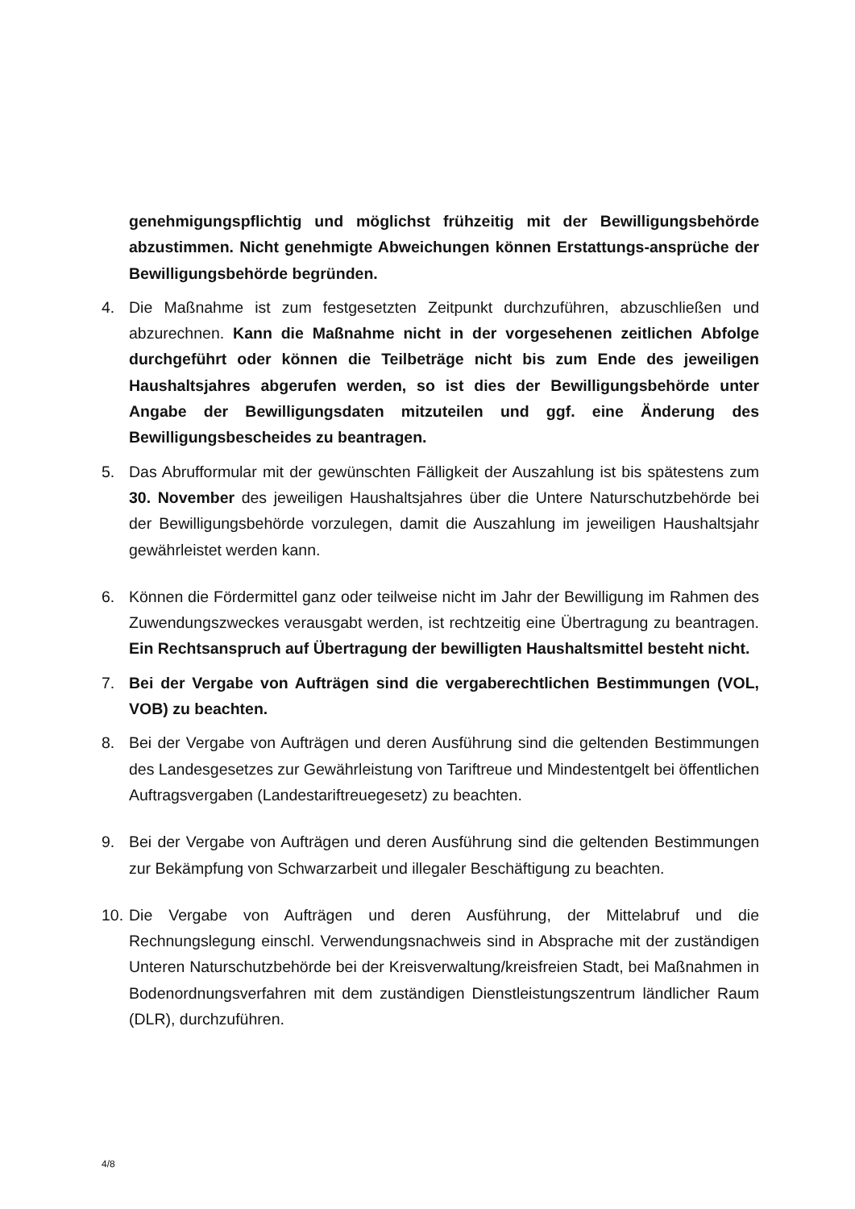genehmigungspflichtig und möglichst frühzeitig mit der Bewilligungsbehörde abzustimmen. Nicht genehmigte Abweichungen können Erstattungs-ansprüche der Bewilligungsbehörde begründen.
4. Die Maßnahme ist zum festgesetzten Zeitpunkt durchzuführen, abzuschließen und abzurechnen. Kann die Maßnahme nicht in der vorgesehenen zeitlichen Abfolge durchgeführt oder können die Teilbeträge nicht bis zum Ende des jeweiligen Haushaltsjahres abgerufen werden, so ist dies der Bewilligungsbehörde unter Angabe der Bewilligungsdaten mitzuteilen und ggf. eine Änderung des Bewilligungsbescheides zu beantragen.
5. Das Abrufformular mit der gewünschten Fälligkeit der Auszahlung ist bis spätestens zum 30. November des jeweiligen Haushaltsjahres über die Untere Naturschutzbehörde bei der Bewilligungsbehörde vorzulegen, damit die Auszahlung im jeweiligen Haushaltsjahr gewährleistet werden kann.
6. Können die Fördermittel ganz oder teilweise nicht im Jahr der Bewilligung im Rahmen des Zuwendungszweckes verausgabt werden, ist rechtzeitig eine Übertragung zu beantragen. Ein Rechtsanspruch auf Übertragung der bewilligten Haushaltsmittel besteht nicht.
7. Bei der Vergabe von Aufträgen sind die vergaberechtlichen Bestimmungen (VOL, VOB) zu beachten.
8. Bei der Vergabe von Aufträgen und deren Ausführung sind die geltenden Bestimmungen des Landesgesetzes zur Gewährleistung von Tariftreue und Mindestentgelt bei öffentlichen Auftragsvergaben (Landestariftreuegesetz) zu beachten.
9. Bei der Vergabe von Aufträgen und deren Ausführung sind die geltenden Bestimmungen zur Bekämpfung von Schwarzarbeit und illegaler Beschäftigung zu beachten.
10.
Die Vergabe von Aufträgen und deren Ausführung, der Mittelabruf und die Rechnungslegung einschl. Verwendungsnachweis sind in Absprache mit der zuständigen Unteren Naturschutzbehörde bei der Kreisverwaltung/kreisfreien Stadt, bei Maßnahmen in Bodenordnungsverfahren mit dem zuständigen Dienstleistungszentrum ländlicher Raum (DLR), durchzuführen.
4/8